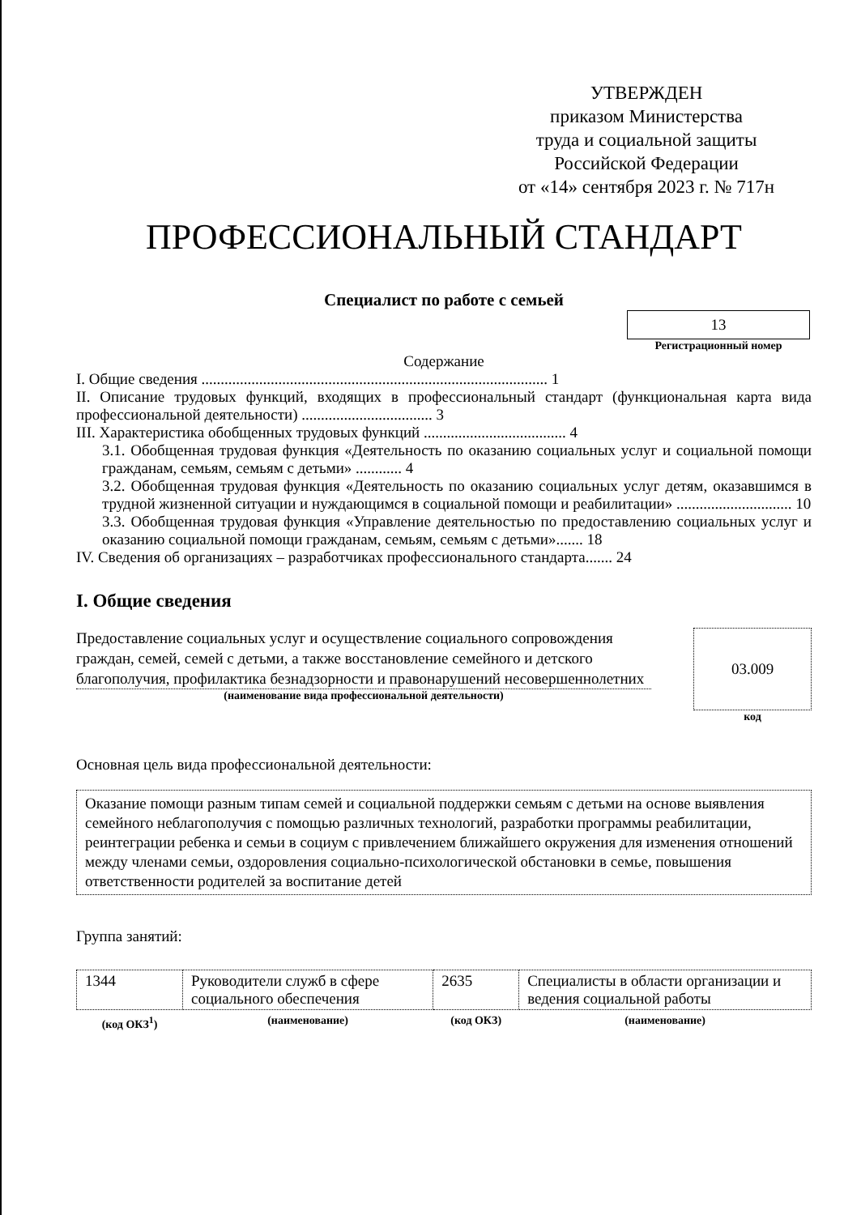УТВЕРЖДЕН
приказом Министерства
труда и социальной защиты
Российской Федерации
от «14» сентября 2023 г. № 717н
ПРОФЕССИОНАЛЬНЫЙ СТАНДАРТ
Специалист по работе с семьей
13
Регистрационный номер
Содержание
I. Общие сведения .......................................................................................... 1
II. Описание трудовых функций, входящих в профессиональный стандарт (функциональная карта вида профессиональной деятельности) .................................. 3
III. Характеристика обобщенных трудовых функций ..................................... 4
3.1. Обобщенная трудовая функция «Деятельность по оказанию социальных услуг и социальной помощи гражданам, семьям, семьям с детьми» ............ 4
3.2. Обобщенная трудовая функция «Деятельность по оказанию социальных услуг детям, оказавшимся в трудной жизненной ситуации и нуждающимся в социальной помощи и реабилитации» .............................. 10
3.3. Обобщенная трудовая функция «Управление деятельностью по предоставлению социальных услуг и оказанию социальной помощи гражданам, семьям, семьям с детьми»....... 18
IV. Сведения об организациях – разработчиках профессионального стандарта....... 24
I. Общие сведения
Предоставление социальных услуг и осуществление социального сопровождения граждан, семей, семей с детьми, а также восстановление семейного и детского благополучия, профилактика безнадзорности и правонарушений несовершеннолетних
(наименование вида профессиональной деятельности)
03.009
код
Основная цель вида профессиональной деятельности:
Оказание помощи разным типам семей и социальной поддержки семьям с детьми на основе выявления семейного неблагополучия с помощью различных технологий, разработки программы реабилитации, реинтеграции ребенка и семьи в социум с привлечением ближайшего окружения для изменения отношений между членами семьи, оздоровления социально-психологической обстановки в семье, повышения ответственности родителей за воспитание детей
Группа занятий:
| 1344 | Руководители служб в сфере социального обеспечения | 2635 | Специалисты в области организации и ведения социальной работы |
| (код ОКЗ<sup>1</sup>) | (наименование) | (код ОКЗ) | (наименование) |